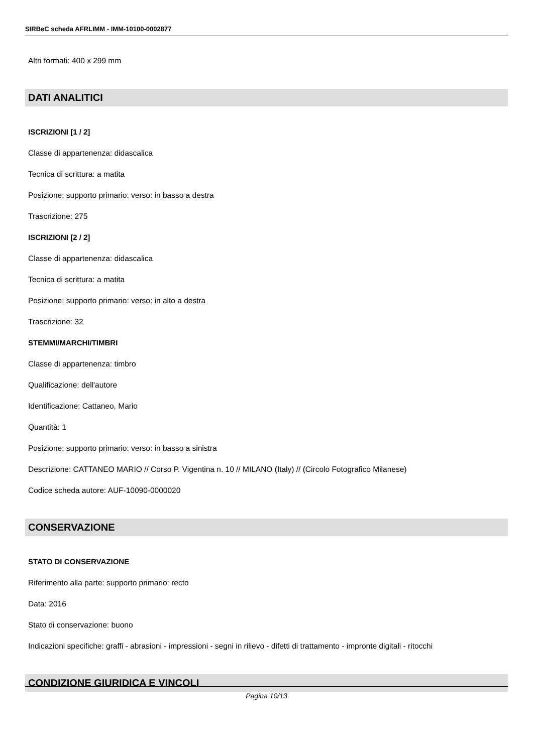SIRBeC scheda AFRLIMM - IMM-10100-0002877
Altri formati: 400 x 299 mm
DATI ANALITICI
ISCRIZIONI [1 / 2]
Classe di appartenenza: didascalica
Tecnica di scrittura: a matita
Posizione: supporto primario: verso: in basso a destra
Trascrizione: 275
ISCRIZIONI [2 / 2]
Classe di appartenenza: didascalica
Tecnica di scrittura: a matita
Posizione: supporto primario: verso: in alto a destra
Trascrizione: 32
STEMMI/MARCHI/TIMBRI
Classe di appartenenza: timbro
Qualificazione: dell'autore
Identificazione: Cattaneo, Mario
Quantità: 1
Posizione: supporto primario: verso: in basso a sinistra
Descrizione: CATTANEO MARIO // Corso P. Vigentina n. 10 // MILANO (Italy) // (Circolo Fotografico Milanese)
Codice scheda autore: AUF-10090-0000020
CONSERVAZIONE
STATO DI CONSERVAZIONE
Riferimento alla parte: supporto primario: recto
Data: 2016
Stato di conservazione: buono
Indicazioni specifiche: graffi - abrasioni - impressioni - segni in rilievo - difetti di trattamento - impronte digitali - ritocchi
CONDIZIONE GIURIDICA E VINCOLI
Pagina 10/13